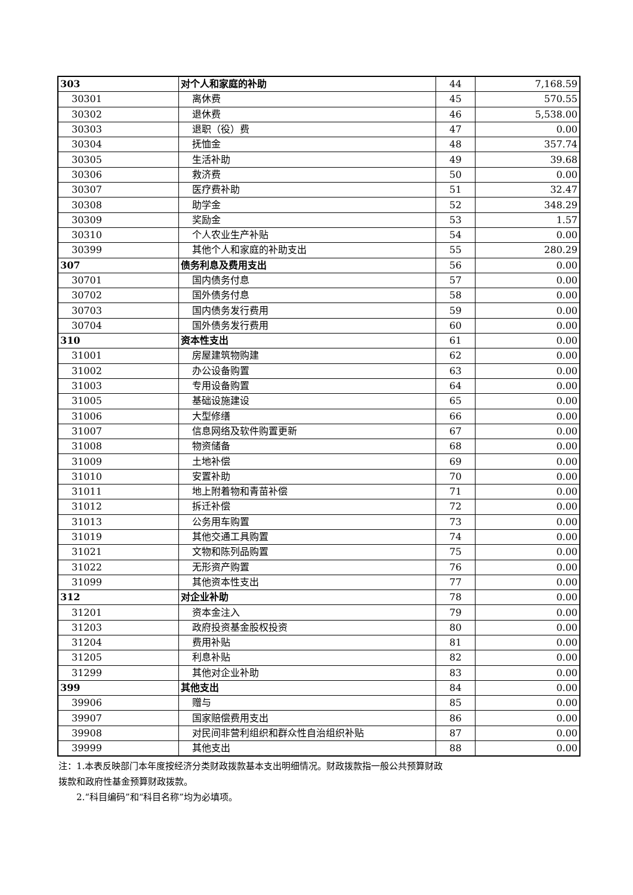| 303 | 对个人和家庭的补助 | 44 | 7,168.59 |
| 30301 | 离休费 | 45 | 570.55 |
| 30302 | 退休费 | 46 | 5,538.00 |
| 30303 | 退职（役）费 | 47 | 0.00 |
| 30304 | 抚恤金 | 48 | 357.74 |
| 30305 | 生活补助 | 49 | 39.68 |
| 30306 | 救济费 | 50 | 0.00 |
| 30307 | 医疗费补助 | 51 | 32.47 |
| 30308 | 助学金 | 52 | 348.29 |
| 30309 | 奖励金 | 53 | 1.57 |
| 30310 | 个人农业生产补贴 | 54 | 0.00 |
| 30399 | 其他个人和家庭的补助支出 | 55 | 280.29 |
| 307 | 债务利息及费用支出 | 56 | 0.00 |
| 30701 | 国内债务付息 | 57 | 0.00 |
| 30702 | 国外债务付息 | 58 | 0.00 |
| 30703 | 国内债务发行费用 | 59 | 0.00 |
| 30704 | 国外债务发行费用 | 60 | 0.00 |
| 310 | 资本性支出 | 61 | 0.00 |
| 31001 | 房屋建筑物购建 | 62 | 0.00 |
| 31002 | 办公设备购置 | 63 | 0.00 |
| 31003 | 专用设备购置 | 64 | 0.00 |
| 31005 | 基础设施建设 | 65 | 0.00 |
| 31006 | 大型修缮 | 66 | 0.00 |
| 31007 | 信息网络及软件购置更新 | 67 | 0.00 |
| 31008 | 物资储备 | 68 | 0.00 |
| 31009 | 土地补偿 | 69 | 0.00 |
| 31010 | 安置补助 | 70 | 0.00 |
| 31011 | 地上附着物和青苗补偿 | 71 | 0.00 |
| 31012 | 拆迁补偿 | 72 | 0.00 |
| 31013 | 公务用车购置 | 73 | 0.00 |
| 31019 | 其他交通工具购置 | 74 | 0.00 |
| 31021 | 文物和陈列品购置 | 75 | 0.00 |
| 31022 | 无形资产购置 | 76 | 0.00 |
| 31099 | 其他资本性支出 | 77 | 0.00 |
| 312 | 对企业补助 | 78 | 0.00 |
| 31201 | 资本金注入 | 79 | 0.00 |
| 31203 | 政府投资基金股权投资 | 80 | 0.00 |
| 31204 | 费用补贴 | 81 | 0.00 |
| 31205 | 利息补贴 | 82 | 0.00 |
| 31299 | 其他对企业补助 | 83 | 0.00 |
| 399 | 其他支出 | 84 | 0.00 |
| 39906 | 赠与 | 85 | 0.00 |
| 39907 | 国家赔偿费用支出 | 86 | 0.00 |
| 39908 | 对民间非营利组织和群众性自治组织补贴 | 87 | 0.00 |
| 39999 | 其他支出 | 88 | 0.00 |
注：1.本表反映部门本年度按经济分类财政拨款基本支出明细情况。财政拨款指一般公共预算财政拨款和政府性基金预算财政拨款。
　　2.“科目编码”和“科目名称”均为必填项。